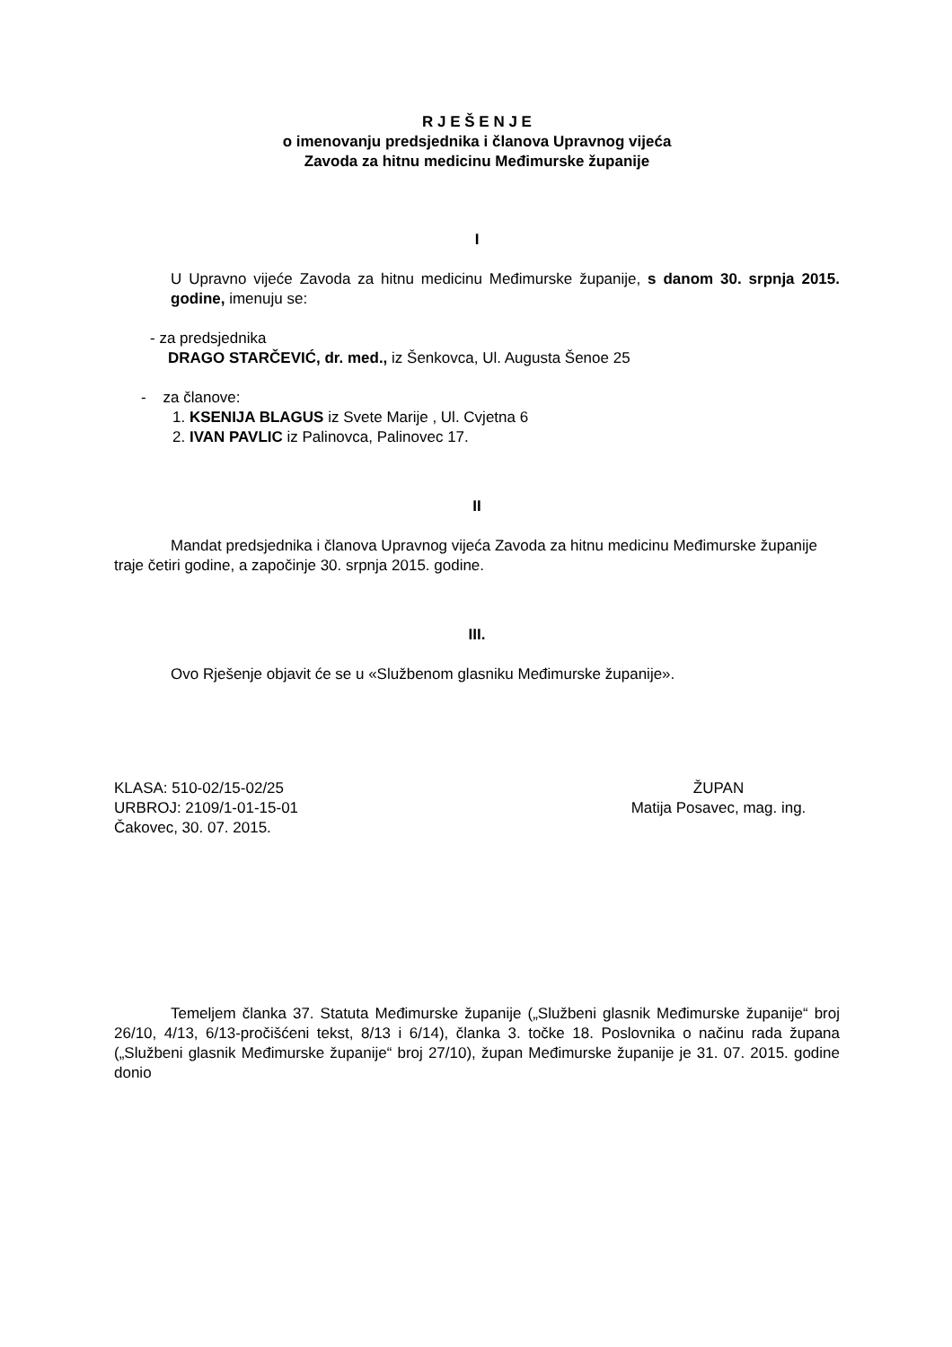R J E Š E N J E
o imenovanju predsjednika i članova Upravnog vijeća
Zavoda za hitnu medicinu Međimurske županije
I
U Upravno vijeće Zavoda za hitnu medicinu Međimurske županije, s danom 30. srpnja 2015. godine, imenuju se:
- za predsjednika
DRAGO STARČEVIĆ, dr. med., iz Šenkovca, Ul. Augusta Šenoe 25
- za članove:
1. KSENIJA BLAGUS iz Svete Marije , Ul. Cvjetna 6
2. IVAN PAVLIC iz Palinovca, Palinovec 17.
II
Mandat predsjednika i članova Upravnog vijeća Zavoda za hitnu medicinu Međimurske županije traje četiri godine, a započinje 30. srpnja 2015. godine.
III.
Ovo Rješenje objavit će se u «Službenom glasniku Međimurske županije».
KLASA: 510-02/15-02/25
URBROJ: 2109/1-01-15-01
Čakovec, 30. 07. 2015.
ŽUPAN
Matija Posavec, mag. ing.
Temeljem članka 37. Statuta Međimurske županije („Službeni glasnik Međimurske županije“ broj 26/10, 4/13, 6/13-pročišćeni tekst, 8/13 i 6/14), članka 3. točke 18. Poslovnika o načinu rada župana („Službeni glasnik Međimurske županije“ broj 27/10), župan Međimurske županije je 31. 07. 2015. godine donio